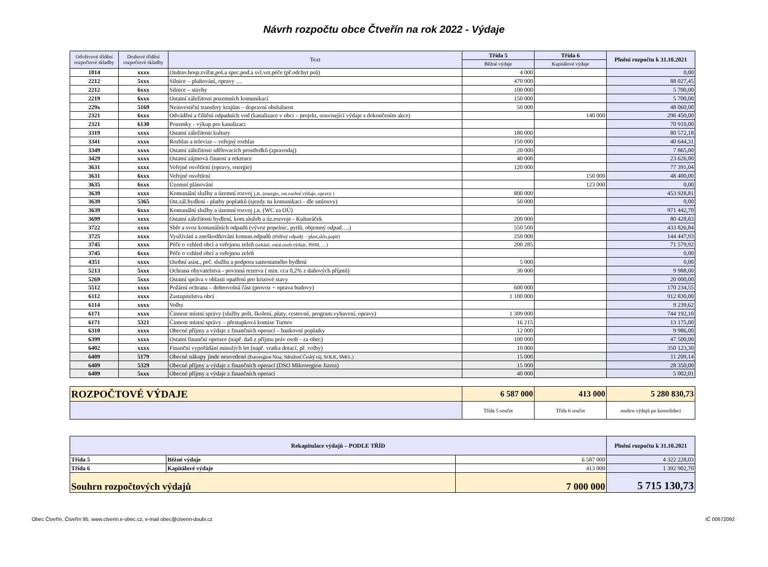Návrh rozpočtu obce Čtveřín na rok 2022 - Výdaje
| Odvětvové třídění rozpočtové skladby | Druhové třídění rozpočtové skladby | Text | Třída 5 | Třída 6 | Plnění rozpočtu k 31.10.2021 |
| --- | --- | --- | --- | --- | --- |
| | | | Běžné výdaje | Kapitálové výdaje | |
| 1014 | xxxx | Ozdrav.hosp.zvířat,pol.a spec.pod.a svl.vet.péče (př.odchyt psů) | 4 000 | | 0,00 |
| 2212 | 5xxx | Silnice – pluhování, opravy … | 470 000 | | 88 027,45 |
| 2212 | 6xxx | Silnice – stavby | 100 000 | | 5 700,00 |
| 2219 | 6xxx | Ostatní záležitosti pozemních komunikací | 150 000 | | 5 700,00 |
| 229x | 5169 | Neinvestiční transfery krajům – dopravní obslužnost | 50 000 | | 48 060,00 |
| 2321 | 6xxx | Odvádění a čištění odpadních vod (kanalizace v obci – projekt, související výdaje s dokončením akce) | | 140 000 | 296 450,00 |
| 2321 | 6130 | Pozemky - výkup pro kanalizaci | | | 70 910,00 |
| 3319 | xxxx | Ostatní záležitosti kultury | 180 000 | | 80 572,18 |
| 3341 | xxxx | Rozhlas a televize – veřejný rozhlas | 150 000 | | 40 644,31 |
| 3349 | xxxx | Ostatní záležitosti sdělovacích prostředků (zpravodaj) | 20 000 | | 7 865,00 |
| 3429 | xxxx | Ostatní zájmová činnost a rekreace | 40 000 | | 23 626,00 |
| 3631 | xxxx | Veřejné osvětlení (opravy, energie) | 120 000 | | 77 391,04 |
| 3631 | 6xxx | Veřejné osvětlení | | 150 000 | 48 400,00 |
| 3635 | 6xxx | Územní plánování | | 123 000 | 0,00 |
| 3639 | xxxx | Komunální služby a územní rozvoj j.n. (energie, ost.osobní výdaje, opravy ) | 800 000 | | 453 928,81 |
| 3639 | 5365 | Ost.zál.bydlení - platby poplatků (sjezdy na komunikaci - dle smlouvy) | 50 000 | | 0,00 |
| 3639 | 6xxx | Komunální služby a územní rozvoj j.n. (WC za OÚ) | | | 971 442,70 |
| 3699 | xxxx | Ostatní záležitosti bydlení, kom.služeb a úz.rozvoje - Kulturáček | 200 000 | | 80 428,83 |
| 3722 | xxxx | Sběr a svoz komunálních odpadů (vývoz popelnic, pytlů, objemný odpad….) | 550 500 | | 433 826,84 |
| 3725 | xxxx | Využívání a zneškodňování komun.odpadů (tříděný odpady – plast,sklo,papír) | 250 000 | | 144 447,93 |
| 3745 | xxxx | Péče o vzhled obcí a veřejnou zeleň (sekání, ostat.osob.výdaje, PHM, …) | 200 285 | | 71 579,92 |
| 3745 | 6xxx | Péče o vzhled obcí a veřejnou zeleň | | | 0,00 |
| 4351 | xxxx | Osobní asist., peč. služba a podpora samostatného bydlení | 5 000 | | 0,00 |
| 5213 | 5xxx | Ochrana obyvatelstva - povinná rezerva ( min. cca 0,2% z daňových příjmů) | 30 000 | | 9 988,00 |
| 5269 | 5xxx | Ostatní správa v oblasti opatření pro krizové stavy | | | 20 000,00 |
| 5512 | xxxx | Požární ochrana – dobrovolná část (provoz + oprava budovy) | 600 000 | | 170 234,55 |
| 6112 | xxxx | Zastupitelstva obcí | 1 100 000 | | 912 830,00 |
| 6114 | xxxx | Volby | | | 9 239,62 |
| 6171 | xxxx | Činnost místní správy (služby pošt, školení, platy, cestovné, program.vybavení, opravy) | 1 309 000 | | 744 192,10 |
| 6171 | 5321 | Činnost místní správy – přestupková komise Turnov | 16 215 | | 13 175,00 |
| 6310 | xxxx | Obecné příjmy a výdaje z finančních operací – bankovní poplatky | 12 000 | | 9 986,00 |
| 6399 | xxxx | Ostatní finanční operace (např. daň z příjmu práv osob - za obec) | 100 000 | | 47 500,00 |
| 6402 | xxxx | Finanční vypořádání minulých let (např. vratka dotací, př. volby) | 10 000 | | 350 123,30 |
| 6409 | 5179 | Obecné nákupy jinde neuvedené (Euroregion Nisa, Sdružení Český ráj, SOLK, SMO..) | 15 000 | | 11 209,14 |
| 6409 | 5329 | Obecné příjmy a výdaje z finančních operací (DSO Mikroregion Jizera) | 15 000 | | 28 350,00 |
| 6409 | 5xxx | Obecné příjmy a výdaje z finančních operací | 40 000 | | 5 002,01 |
| ROZPOČTOVÉ VÝDAJE | 6 587 000 | 413 000 | 5 280 830,73 |
| | Třída 5 součet | Třída 6 součet | souhrn výdajů po konsolidaci |
| Rekapitulace výdajů – PODLE TŘÍD | | | Plnění rozpočtu k 31.10.2021 |
| --- | --- | --- | --- |
| Třída 5 | Běžné výdaje | 6 587 000 | 4 322 228,03 |
| Třída 6 | Kapitálové výdaje | 413 000 | 1 392 902,70 |
| Souhrn rozpočtových výdajů | | 7 000 000 | 5 715 130,73 |
Obec Čtveřín, Čtveřín 95, www.ctverin.e-obec.cz, e-mail obec@ctverin-doubi.cz IČ 00672092